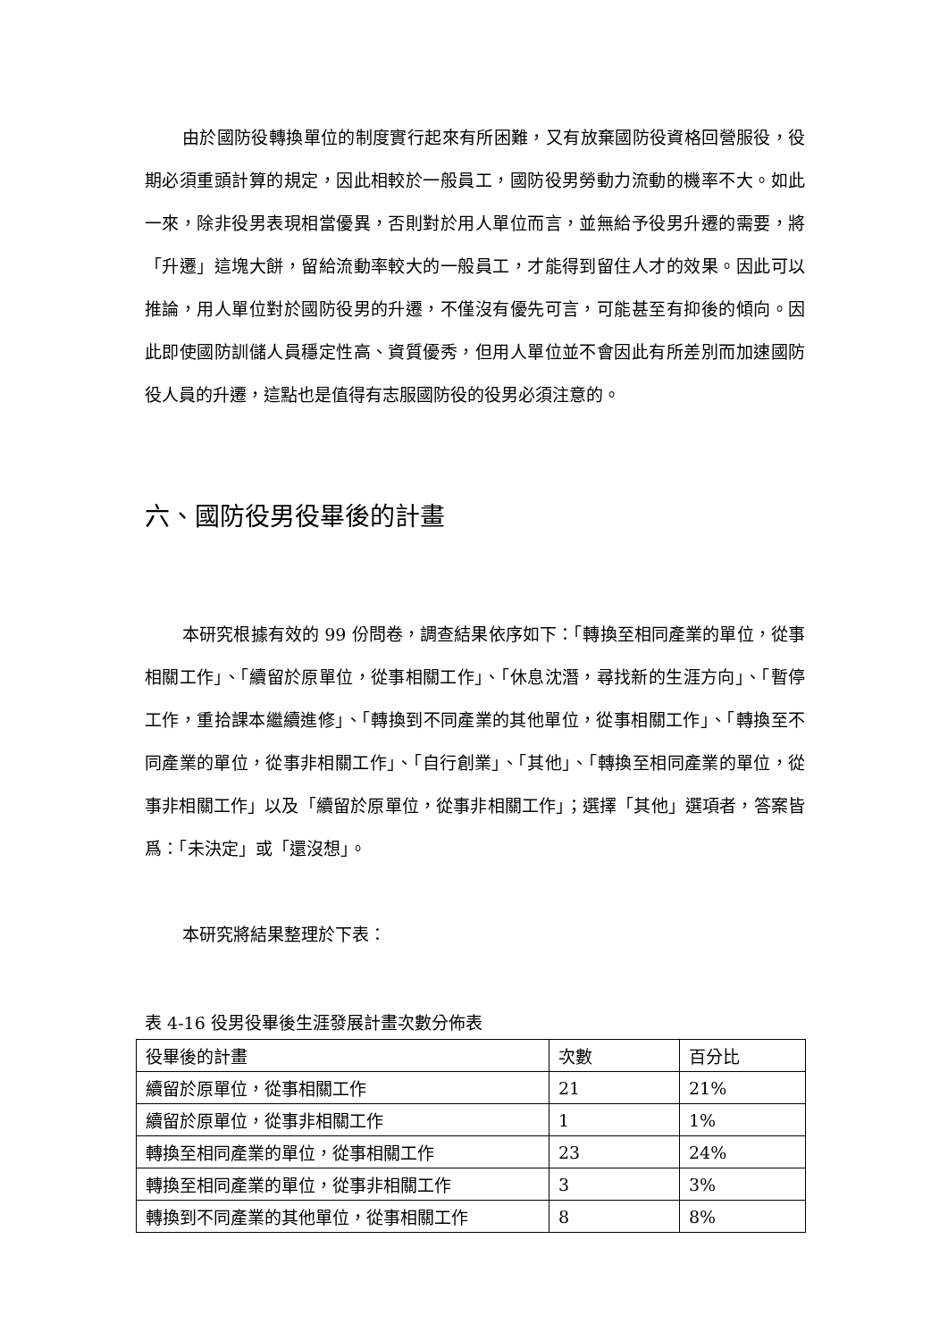由於國防役轉換單位的制度實行起來有所困難，又有放棄國防役資格回營服役，役期必須重頭計算的規定，因此相較於一般員工，國防役男勞動力流動的機率不大。如此一來，除非役男表現相當優異，否則對於用人單位而言，並無給予役男升遷的需要，將「升遷」這塊大餅，留給流動率較大的一般員工，才能得到留住人才的效果。因此可以推論，用人單位對於國防役男的升遷，不僅沒有優先可言，可能甚至有抑後的傾向。因此即使國防訓儲人員穩定性高、資質優秀，但用人單位並不會因此有所差別而加速國防役人員的升遷，這點也是值得有志服國防役的役男必須注意的。
六、國防役男役畢後的計畫
本研究根據有效的 99 份問卷，調查結果依序如下：「轉換至相同產業的單位，從事相關工作」、「續留於原單位，從事相關工作」、「休息沈潛，尋找新的生涯方向」、「暫停工作，重拾課本繼續進修」、「轉換到不同產業的其他單位，從事相關工作」、「轉換至不同產業的單位，從事非相關工作」、「自行創業」、「其他」、「轉換至相同產業的單位，從事非相關工作」以及「續留於原單位，從事非相關工作」；選擇「其他」選項者，答案皆爲：「未決定」或「還沒想」。
本研究將結果整理於下表：
表 4-16 役男役畢後生涯發展計畫次數分佈表
| 役畢後的計畫 | 次數 | 百分比 |
| --- | --- | --- |
| 續留於原單位，從事相關工作 | 21 | 21% |
| 續留於原單位，從事非相關工作 | 1 | 1% |
| 轉換至相同產業的單位，從事相關工作 | 23 | 24% |
| 轉換至相同產業的單位，從事非相關工作 | 3 | 3% |
| 轉換到不同產業的其他單位，從事相關工作 | 8 | 8% |